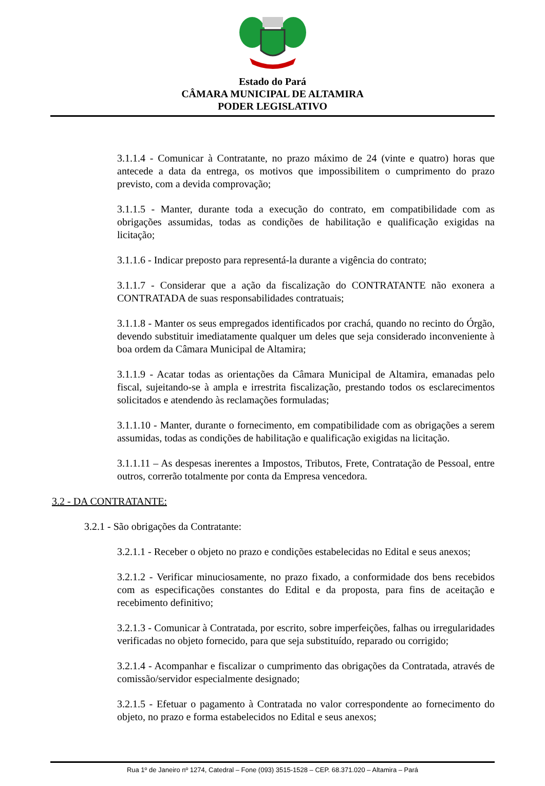Estado do Pará
CÂMARA MUNICIPAL DE ALTAMIRA
PODER LEGISLATIVO
3.1.1.4 - Comunicar à Contratante, no prazo máximo de 24 (vinte e quatro) horas que antecede a data da entrega, os motivos que impossibilitem o cumprimento do prazo previsto, com a devida comprovação;
3.1.1.5 - Manter, durante toda a execução do contrato, em compatibilidade com as obrigações assumidas, todas as condições de habilitação e qualificação exigidas na licitação;
3.1.1.6 - Indicar preposto para representá-la durante a vigência do contrato;
3.1.1.7 - Considerar que a ação da fiscalização do CONTRATANTE não exonera a CONTRATADA de suas responsabilidades contratuais;
3.1.1.8 - Manter os seus empregados identificados por crachá, quando no recinto do Órgão, devendo substituir imediatamente qualquer um deles que seja considerado inconveniente à boa ordem da Câmara Municipal de Altamira;
3.1.1.9 - Acatar todas as orientações da Câmara Municipal de Altamira, emanadas pelo fiscal, sujeitando-se à ampla e irrestrita fiscalização, prestando todos os esclarecimentos solicitados e atendendo às reclamações formuladas;
3.1.1.10 - Manter, durante o fornecimento, em compatibilidade com as obrigações a serem assumidas, todas as condições de habilitação e qualificação exigidas na licitação.
3.1.1.11 – As despesas inerentes a Impostos, Tributos, Frete, Contratação de Pessoal, entre outros, correrão totalmente por conta da Empresa vencedora.
3.2 - DA CONTRATANTE:
3.2.1 - São obrigações da Contratante:
3.2.1.1 - Receber o objeto no prazo e condições estabelecidas no Edital e seus anexos;
3.2.1.2 - Verificar minuciosamente, no prazo fixado, a conformidade dos bens recebidos com as especificações constantes do Edital e da proposta, para fins de aceitação e recebimento definitivo;
3.2.1.3 - Comunicar à Contratada, por escrito, sobre imperfeições, falhas ou irregularidades verificadas no objeto fornecido, para que seja substituído, reparado ou corrigido;
3.2.1.4 - Acompanhar e fiscalizar o cumprimento das obrigações da Contratada, através de comissão/servidor especialmente designado;
3.2.1.5 - Efetuar o pagamento à Contratada no valor correspondente ao fornecimento do objeto, no prazo e forma estabelecidos no Edital e seus anexos;
Rua 1º de Janeiro nº 1274, Catedral – Fone (093) 3515-1528 – CEP. 68.371.020 – Altamira – Pará